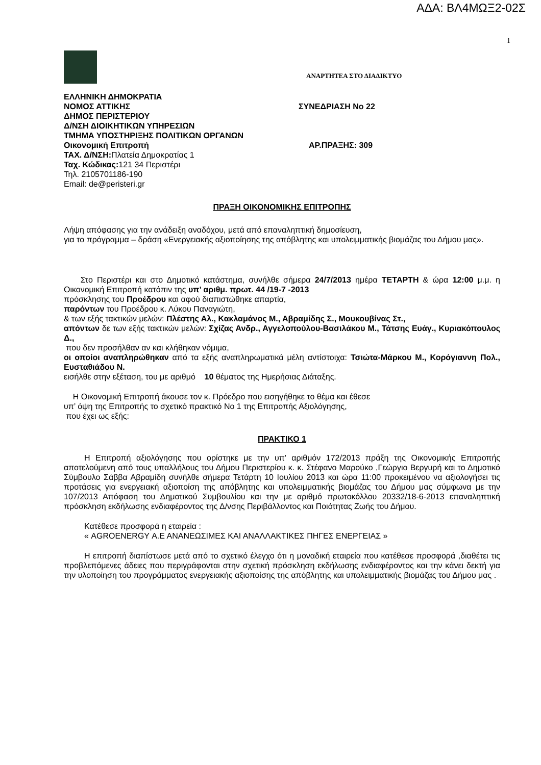ΑΔΑ: ΒΛ4ΜΩΞ2-02Σ
1
ΑΝΑΡΤΗΤΕΑ ΣΤΟ ΔΙΑΔΙΚΤΥΟ
ΕΛΛΗΝΙΚΗ ΔΗΜΟΚΡΑΤΙΑ
ΝΟΜΟΣ ΑΤΤΙΚΗΣ ΣΥΝΕΔΡΙΑΣΗ No 22
ΔΗΜΟΣ ΠΕΡΙΣΤΕΡΙΟΥ
Δ/ΝΣΗ ΔΙΟΙΚΗΤΙΚΩΝ ΥΠΗΡΕΣΙΩΝ
ΤΜΗΜΑ ΥΠΟΣΤΗΡΙΞΗΣ ΠΟΛΙΤΙΚΩΝ ΟΡΓΑΝΩΝ
Οικονομική Επιτροπή ΑΡ.ΠΡΑΞΗΣ: 309
ΤΑΧ. Δ/ΝΣΗ: Πλατεία Δημοκρατίας 1
Ταχ. Κώδικας: 121 34 Περιστέρι
Τηλ. 2105701186-190
Email: de@peristeri.gr
ΠΡΑΞΗ ΟΙΚΟΝΟΜΙΚΗΣ ΕΠΙΤΡΟΠΗΣ
Λήψη απόφασης για την ανάδειξη αναδόχου, μετά από επαναληπτική δημοσίευση,
για το πρόγραμμα – δράση «Ενεργειακής αξιοποίησης της απόβλητης και υπολειμματικής βιομάζας του Δήμου μας».
Στο Περιστέρι και στο Δημοτικό κατάστημα, συνήλθε σήμερα 24/7/2013 ημέρα ΤΕΤΑΡΤΗ & ώρα 12:00 μ.μ. η Οικονομική Επιτροπή κατόπιν της υπ’ αριθμ. πρωτ. 44 /19-7 -2013
πρόσκλησης του Προέδρου και αφού διαπιστώθηκε απαρτία,
παρόντων του Προέδρου κ. Λύκου Παναγιώτη,
& των εξής τακτικών μελών: Πλέστης Αλ., Κακλαμάνος Μ., Αβραμίδης Σ., Μουκουβίνας Στ.,
απόντων δε των εξής τακτικών μελών: Σχίζας Ανδρ., Αγγελοπούλου-Βασιλάκου Μ., Τάτσης Ευάγ., Κυριακόπουλος Δ.,
που δεν προσήλθαν αν και κλήθηκαν νόμιμα,
οι οποίοι αναπληρώθηκαν από τα εξής αναπληρωματικά μέλη αντίστοιχα: Τσιώτα-Μάρκου Μ., Κορόγιαννη Πολ., Ευσταθιάδου Ν.
εισήλθε στην εξέταση, του με αριθμό 10 θέματος της Ημερήσιας Διάταξης.
Η Οικονομική Επιτροπή άκουσε τον κ. Πρόεδρο που εισηγήθηκε το θέμα και έθεσε
υπ’ όψη της Επιτροπής το σχετικό πρακτικό Νο 1 της Επιτροπής Αξιολόγησης,
που έχει ως εξής:
ΠΡΑΚΤΙΚΟ 1
Η Επιτροπή αξιολόγησης που ορίστηκε με την υπ' αριθμόν 172/2013 πράξη της Οικονομικής Επιτροπής αποτελούμενη από τους υπαλλήλους του Δήμου Περιστερίου κ. κ. Στέφανο Μαρούκο ,Γεώργιο Βεργυρή και το Δημοτικό Σύμβουλο Σάββα Αβραμίδη συνήλθε σήμερα Τετάρτη 10 Ιουλίου 2013 και ώρα 11:00 προκειμένου να αξιολογήσει τις προτάσεις για ενεργειακή αξιοποίση της απόβλητης και υπολειμματικής βιομάζας του Δήμου μας σύμφωνα με την 107/2013 Απόφαση του Δημοτικού Συμβουλίου και την με αριθμό πρωτοκόλλου 20332/18-6-2013 επαναληπτική πρόσκληση εκδήλωσης ενδιαφέροντος της Δ/νσης Περιβάλλοντος και Ποιότητας Ζωής του Δήμου.
Κατέθεσε προσφορά η εταιρεία :
« AGROENERGY Α.Ε ΑΝΑΝΕΩΣΙΜΕΣ ΚΑΙ ΑΝΑΛΛΑΚΤΙΚΕΣ ΠΗΓΕΣ ΕΝΕΡΓΕΙΑΣ »
Η επιτροπή διαπίστωσε μετά από το σχετικό έλεγχο ότι η μοναδική εταιρεία που κατέθεσε προσφορά ,διαθέτει τις προβλεπόμενες άδειες που περιγράφονται στην σχετική πρόσκληση εκδήλωσης ενδιαφέροντος και την κάνει δεκτή για την υλοποίηση του προγράμματος ενεργειακής αξιοποίσης της απόβλητης και υπολειμματικής βιομάζας του Δήμου μας .